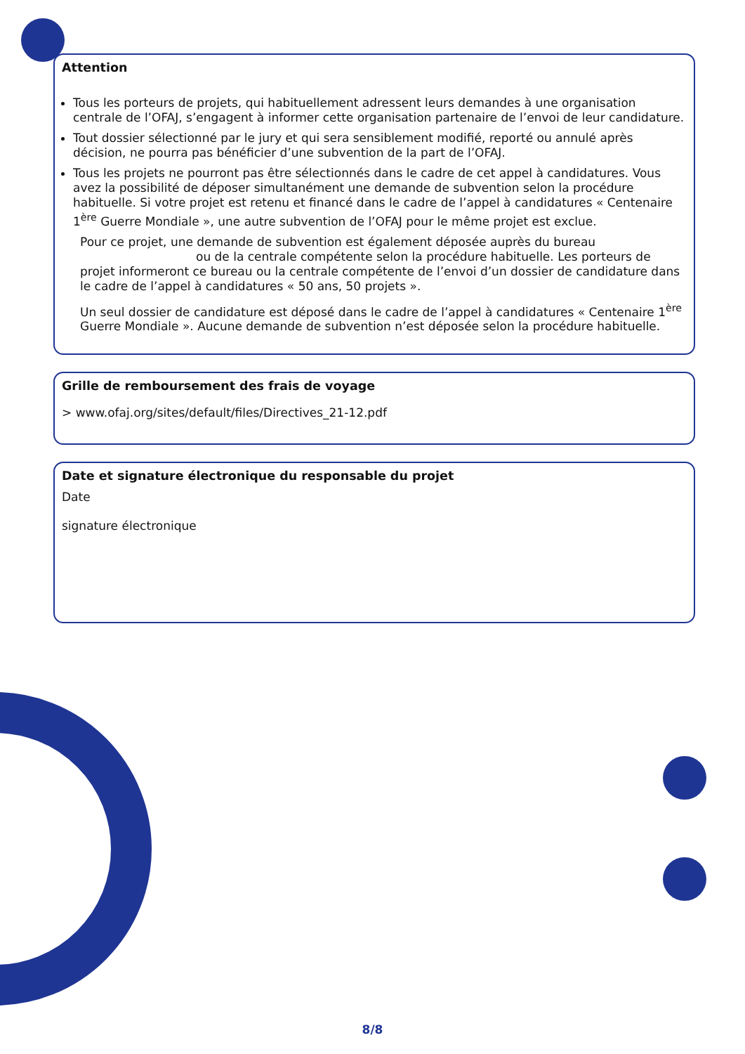Attention
Tous les porteurs de projets, qui habituellement adressent leurs demandes à une organisation centrale de l’OFAJ, s’engagent à informer cette organisation partenaire de l’envoi de leur candidature.
Tout dossier sélectionné par le jury et qui sera sensiblement modifié, reporté ou annulé après décision, ne pourra pas bénéficier d’une subvention de la part de l’OFAJ.
Tous les projets ne pourront pas être sélectionnés dans le cadre de cet appel à candidatures. Vous avez la possibilité de déposer simultanément une demande de subvention selon la procédure habituelle. Si votre projet est retenu et financé dans le cadre de l’appel à candidatures « Centenaire 1<sup>ère</sup> Guerre Mondiale », une autre subvention de l’OFAJ pour le même projet est exclue.
Pour ce projet, une demande de subvention est également déposée auprès du bureau
ou de la centrale compétente selon la procédure habituelle. Les porteurs de projet informeront ce bureau ou la centrale compétente de l’envoi d’un dossier de candidature dans le cadre de l’appel à candidatures « 50 ans, 50 projets ».
Un seul dossier de candidature est déposé dans le cadre de l’appel à candidatures « Centenaire 1<sup>ère</sup> Guerre Mondiale ». Aucune demande de subvention n’est déposée selon la procédure habituelle.
Grille de remboursement des frais de voyage
> www.ofaj.org/sites/default/files/Directives_21-12.pdf
Date et signature électronique du responsable du projet
Date
signature électronique
8/8